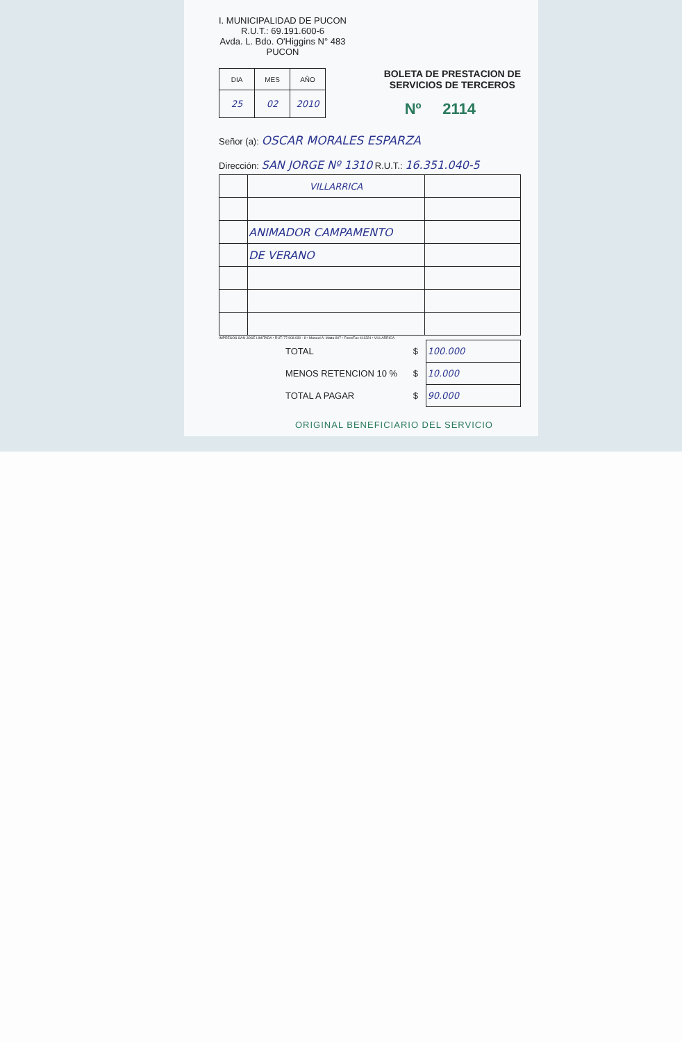I. MUNICIPALIDAD DE PUCON
R.U.T.: 69.191.600-6
Avda. L. Bdo. O'Higgins N° 483
PUCON
| DIA | MES | AÑO |
| --- | --- | --- |
| 25 | 02 | 2010 |
BOLETA DE PRESTACION DE
SERVICIOS DE TERCEROS
Nº 2114
Señor (a): OSCAR MORALES ESPARZA
Dirección: SAN JORGE Nº 1310 R.U.T.: 16.351.040-5
| | VILLARRICA | |
| | ANIMADOR CAMPAMENTO | |
| | DE VERANO | |
IMPRESOS SAN JOSE LIMITADA • RUT: 77.908.930 - 8 • Manuel A. Matta 807 • Fono/Fax 411324 • VILLARRICA
| TOTAL | $ | 100.000 |
| MENOS RETENCION 10 % | $ | 10.000 |
| TOTAL A PAGAR | $ | 90.000 |
ORIGINAL BENEFICIARIO DEL SERVICIO